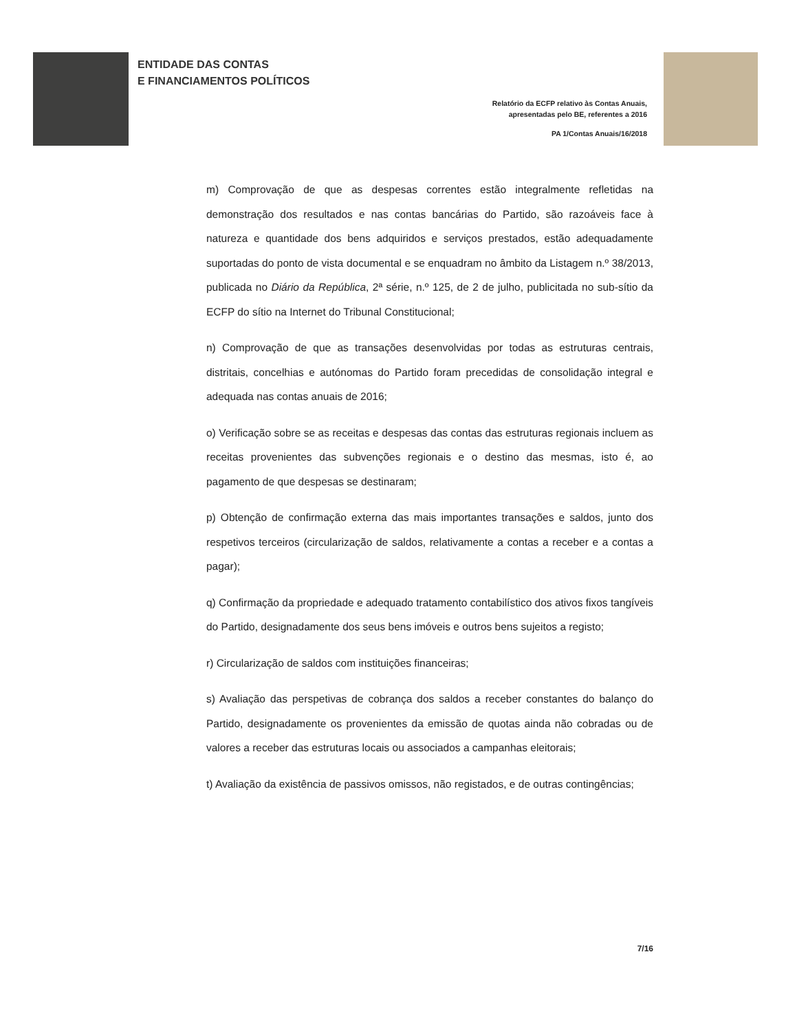ENTIDADE DAS CONTAS
E FINANCIAMENTOS POLÍTICOS
Relatório da ECFP relativo às Contas Anuais,
apresentadas pelo BE, referentes a 2016
PA 1/Contas Anuais/16/2018
m) Comprovação de que as despesas correntes estão integralmente refletidas na demonstração dos resultados e nas contas bancárias do Partido, são razoáveis face à natureza e quantidade dos bens adquiridos e serviços prestados, estão adequadamente suportadas do ponto de vista documental e se enquadram no âmbito da Listagem n.º 38/2013, publicada no Diário da República, 2ª série, n.º 125, de 2 de julho, publicitada no sub-sítio da ECFP do sítio na Internet do Tribunal Constitucional;
n) Comprovação de que as transações desenvolvidas por todas as estruturas centrais, distritais, concelhias e autónomas do Partido foram precedidas de consolidação integral e adequada nas contas anuais de 2016;
o) Verificação sobre se as receitas e despesas das contas das estruturas regionais incluem as receitas provenientes das subvenções regionais e o destino das mesmas, isto é, ao pagamento de que despesas se destinaram;
p) Obtenção de confirmação externa das mais importantes transações e saldos, junto dos respetivos terceiros (circularização de saldos, relativamente a contas a receber e a contas a pagar);
q) Confirmação da propriedade e adequado tratamento contabilístico dos ativos fixos tangíveis do Partido, designadamente dos seus bens imóveis e outros bens sujeitos a registo;
r) Circularização de saldos com instituições financeiras;
s) Avaliação das perspetivas de cobrança dos saldos a receber constantes do balanço do Partido, designadamente os provenientes da emissão de quotas ainda não cobradas ou de valores a receber das estruturas locais ou associados a campanhas eleitorais;
t) Avaliação da existência de passivos omissos, não registados, e de outras contingências;
7/16